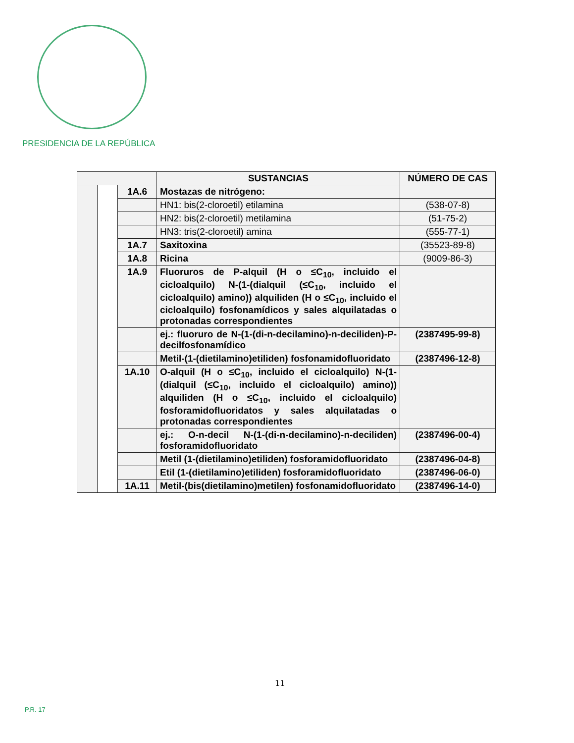PRESIDENCIA DE LA REPÚBLICA
| | | | SUSTANCIAS | NÚMERO DE CAS |
| --- | --- | --- | --- | --- |
| | | 1A.6 | Mostazas de nitrógeno: | |
| | | | HN1: bis(2-cloroetil) etilamina | (538-07-8) |
| | | | HN2: bis(2-cloroetil) metilamina | (51-75-2) |
| | | | HN3: tris(2-cloroetil) amina | (555-77-1) |
| | | 1A.7 | Saxitoxina | (35523-89-8) |
| | | 1A.8 | Ricina | (9009-86-3) |
| | | 1A.9 | Fluoruros de P-alquil (H o ≤C<sub>10</sub>, incluido el cicloalquilo) N-(1-(dialquil (≤C<sub>10</sub>, incluido el cicloalquilo) amino)) alquiliden (H o ≤C<sub>10</sub>, incluido el cicloalquilo) fosfonamídicos y sales alquilatadas o protonadas correspondientes | |
| | | | ej.: fluoruro de N-(1-(di-n-decilamino)-n-deciliden)-P-decilfosfonamídico | (2387495-99-8) |
| | | | Metil-(1-(dietilamino)etiliden) fosfonamidofluoridato | (2387496-12-8) |
| | | 1A.10 | O-alquil (H o ≤C<sub>10</sub>, incluido el cicloalquilo) N-(1-(dialquil (≤C<sub>10</sub>, incluido el cicloalquilo) amino)) alquiliden (H o ≤C<sub>10</sub>, incluido el cicloalquilo) fosforamidofluoridatos y sales alquilatadas o protonadas correspondientes | |
| | | | ej.: O-n-decil N-(1-(di-n-decilamino)-n-deciliden) fosforamidofluoridato | (2387496-00-4) |
| | | | Metil (1-(dietilamino)etiliden) fosforamidofluoridato | (2387496-04-8) |
| | | | Etil (1-(dietilamino)etiliden) fosforamidofluoridato | (2387496-06-0) |
| | | 1A.11 | Metil-(bis(dietilamino)metilen) fosfonamidofluoridato | (2387496-14-0) |
11
P.R. 17